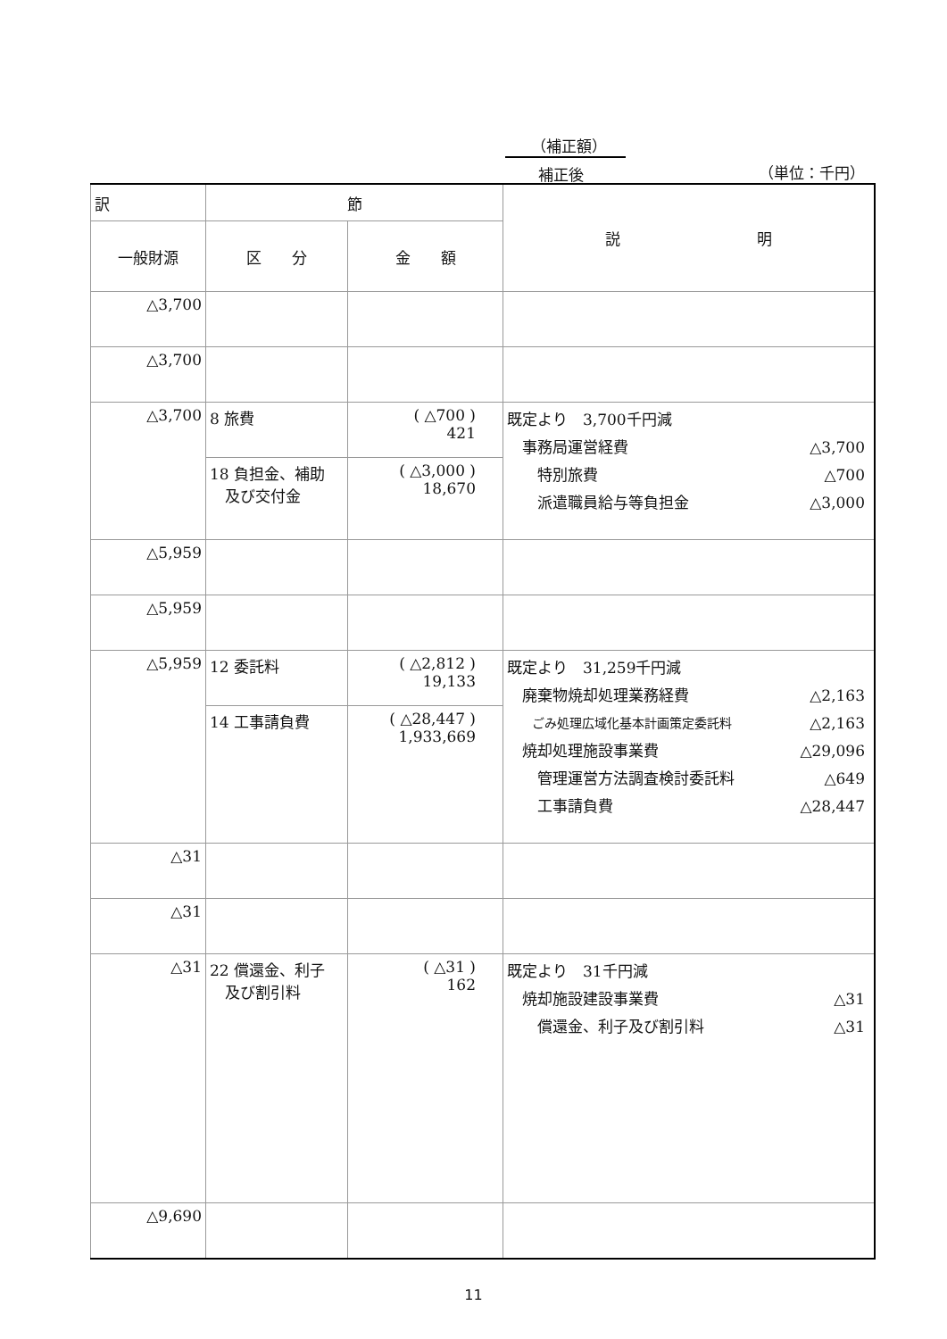（補正額）
補正後 （単位：千円）
| 訳 | 節 | | 説 明 |
| --- | --- | --- | --- |
| 一般財源 | | | |
| | 区 分 | 金 額 | |
| △3,700 | | | |
| △3,700 | | | |
| △3,700 | 8 旅費 | ( △700 ) 421 | 既定より 3,700千円減 事務局運営経費 △3,700 特別旅費 △700 派遣職員給与等負担金 △3,000 |
| | 18 負担金、補助 及び交付金 | ( △3,000 ) 18,670 | |
| △5,959 | | | |
| △5,959 | | | |
| △5,959 | 12 委託料 | ( △2,812 ) 19,133 | 既定より 31,259千円減 廃棄物焼却処理業務経費 △2,163 ごみ処理広域化基本計画策定委託料 △2,163 焼却処理施設事業費 △29,096 管理運営方法調査検討委託料 △649 工事請負費 △28,447 |
| | 14 工事請負費 | ( △28,447 ) 1,933,669 | |
| △31 | | | |
| △31 | | | |
| △31 | 22 償還金、利子 及び割引料 | ( △31 ) 162 | 既定より 31千円減 焼却施設建設事業費 △31 償還金、利子及び割引料 △31 |
| △9,690 | | | |
11